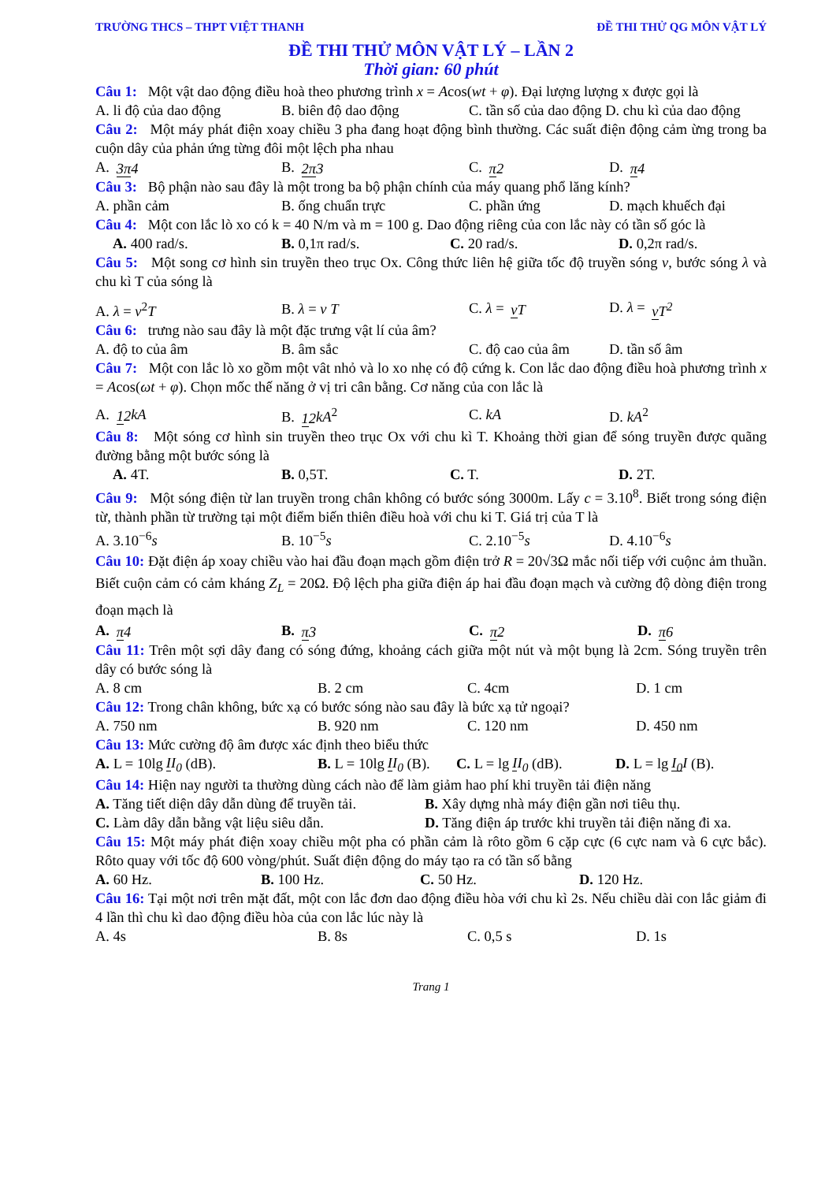TRƯỜNG THCS – THPT VIỆT THANH ĐỀ THI THỬ QG MÔN VẬT LÝ
ĐỀ THI THỬ MÔN VẬT LÝ – LẦN 2
Thời gian: 60 phút
Câu 1: Một vật dao động điều hoà theo phương trình x = Acos(wt + φ). Đại lượng lượng x được gọi là
A. li độ của dao động B. biên độ dao động C. tần số của dao động D. chu kì của dao động
Câu 2: Một máy phát điện xoay chiều 3 pha đang hoạt động bình thường. Các suất điện động cảm ừng trong ba cuộn dây của phản ứng từng đôi một lệch pha nhau
A. 3π 4 B. 2π 3 C. π 2 D. π 4
Câu 3: Bộ phận nào sau đây là một trong ba bộ phận chính của máy quang phổ lăng kính?
A. phần cảm B. ống chuẩn trực C. phần ứng D. mạch khuếch đại
Câu 4: Một con lắc lò xo có k = 40 N/m và m = 100 g. Dao động riêng của con lắc này có tần số góc là
A. 400 rad/s. B. 0,1π rad/s. C. 20 rad/s. D. 0,2π rad/s.
Câu 5: Một song cơ hình sin truyền theo trục Ox. Công thức liên hệ giữa tốc độ truyền sóng v, bước sóng λ và chu kì T của sóng là
A. λ = v<sup>2</sup>T B. λ = v T C. λ = vT D. λ = vT<sup>2</sup>
Câu 6: trưng nào sau đây là một đặc trưng vật lí của âm?
A. độ to của âm B. âm sắc C. độ cao của âm D. tần số âm
Câu 7: Một con lắc lò xo gồm một vât nhỏ và lo xo nhẹ có độ cứng k. Con lắc dao động điều hoà phương trình x = Acos(ωt + φ). Chọn mốc thế năng ở vị tri cân bằng. Cơ năng của con lắc là
A. 12 kA B. 12 kA<sup>2</sup> C. kA D. kA<sup>2</sup>
Câu 8: Một sóng cơ hình sin truyền theo trục Ox với chu kì T. Khoảng thời gian để sóng truyền được quãng đường bằng một bước sóng là
A. 4T. B. 0,5T. C. T. D. 2T.
Câu 9: Một sóng điện từ lan truyền trong chân không có bước sóng 3000m. Lấy c = 3.10<sup>8</sup>. Biết trong sóng điện từ, thành phần từ trường tại một điểm biến thiên điều hoà với chu ki T. Giá trị của T là
A. 3.10<sup>−6</sup>s B. 10<sup>−5</sup>s C. 2.10<sup>−5</sup>s D. 4.10<sup>−6</sup>s
Câu 10: Đặt điện áp xoay chiều vào hai đầu đoạn mạch gồm điện trở R = 20√3Ω mắc nối tiếp với cuộnc ảm thuần. Biết cuộn cảm có cảm kháng Z<sub>L</sub> = 20Ω. Độ lệch pha giữa điện áp hai đầu đoạn mạch và cường độ dòng điện trong đoạn mạch là
A. π 4 B. π 3 C. π 2 D. π 6
Câu 11: Trên một sợi dây đang có sóng đứng, khoảng cách giữa một nút và một bụng là 2cm. Sóng truyền trên dây có bước sóng là
A. 8 cm B. 2 cm C. 4cm D. 1 cm
Câu 12: Trong chân không, bức xạ có bước sóng nào sau đây là bức xạ tử ngoại?
A. 750 nm B. 920 nm C. 120 nm D. 450 nm
Câu 13: Mức cường độ âm được xác định theo biểu thức
A. L = 10lg II<sub>0</sub> (dB). B. L = 10lg II<sub>0</sub> (B). C. L = lg II<sub>0</sub> (dB). D. L = lg I<sub>0</sub> I (B).
Câu 14: Hiện nay người ta thường dùng cách nào để làm giảm hao phí khi truyền tải điện năng
A. Tăng tiết diện dây dẫn dùng để truyền tải. B. Xây dựng nhà máy điện gần nơi tiêu thụ.
C. Làm dây dẫn bằng vật liệu siêu dẫn. D. Tăng điện áp trước khi truyền tải điện năng đi xa.
Câu 15: Một máy phát điện xoay chiều một pha có phần cảm là rôto gồm 6 cặp cực (6 cực nam và 6 cực bắc). Rôto quay với tốc độ 600 vòng/phút. Suất điện động do máy tạo ra có tần số bằng
A. 60 Hz. B. 100 Hz. C. 50 Hz. D. 120 Hz.
Câu 16: Tại một nơi trên mặt đất, một con lắc đơn dao động điều hòa với chu kì 2s. Nếu chiều dài con lắc giảm đi 4 lần thì chu kì dao động điều hòa của con lắc lúc này là
A. 4s B. 8s C. 0,5 s D. 1s
Trang 1